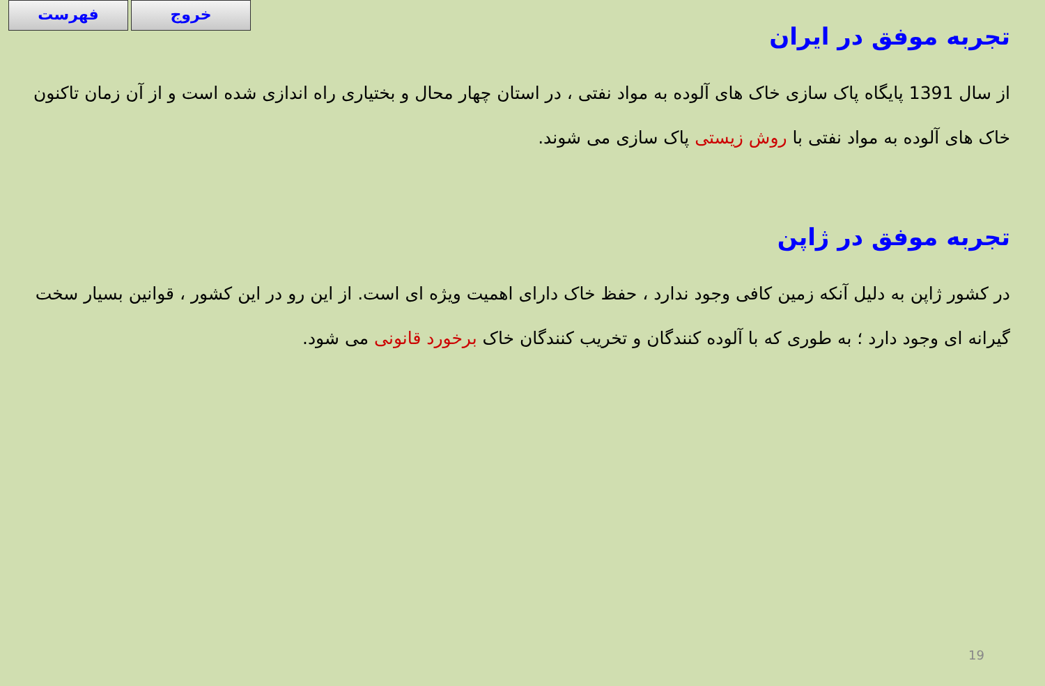فهرست خروج
تجربه موفق در ایران
از سال 1391 پایگاه پاک سازی خاک های آلوده به مواد نفتی ، در استان چهار محال و بختیاری راه اندازی شده است و از آن زمان تاکنون خاک های آلوده به مواد نفتی با روش زیستی پاک سازی می شوند.
تجربه موفق در ژاپن
در کشور ژاپن به دلیل آنکه زمین کافی وجود ندارد ، حفظ خاک دارای اهمیت ویژه ای است. از این رو در این کشور ، قوانین بسیار سخت گیرانه ای وجود دارد ؛ به طوری که با آلوده کنندگان و تخریب کنندگان خاک برخورد قانونی می شود.
19